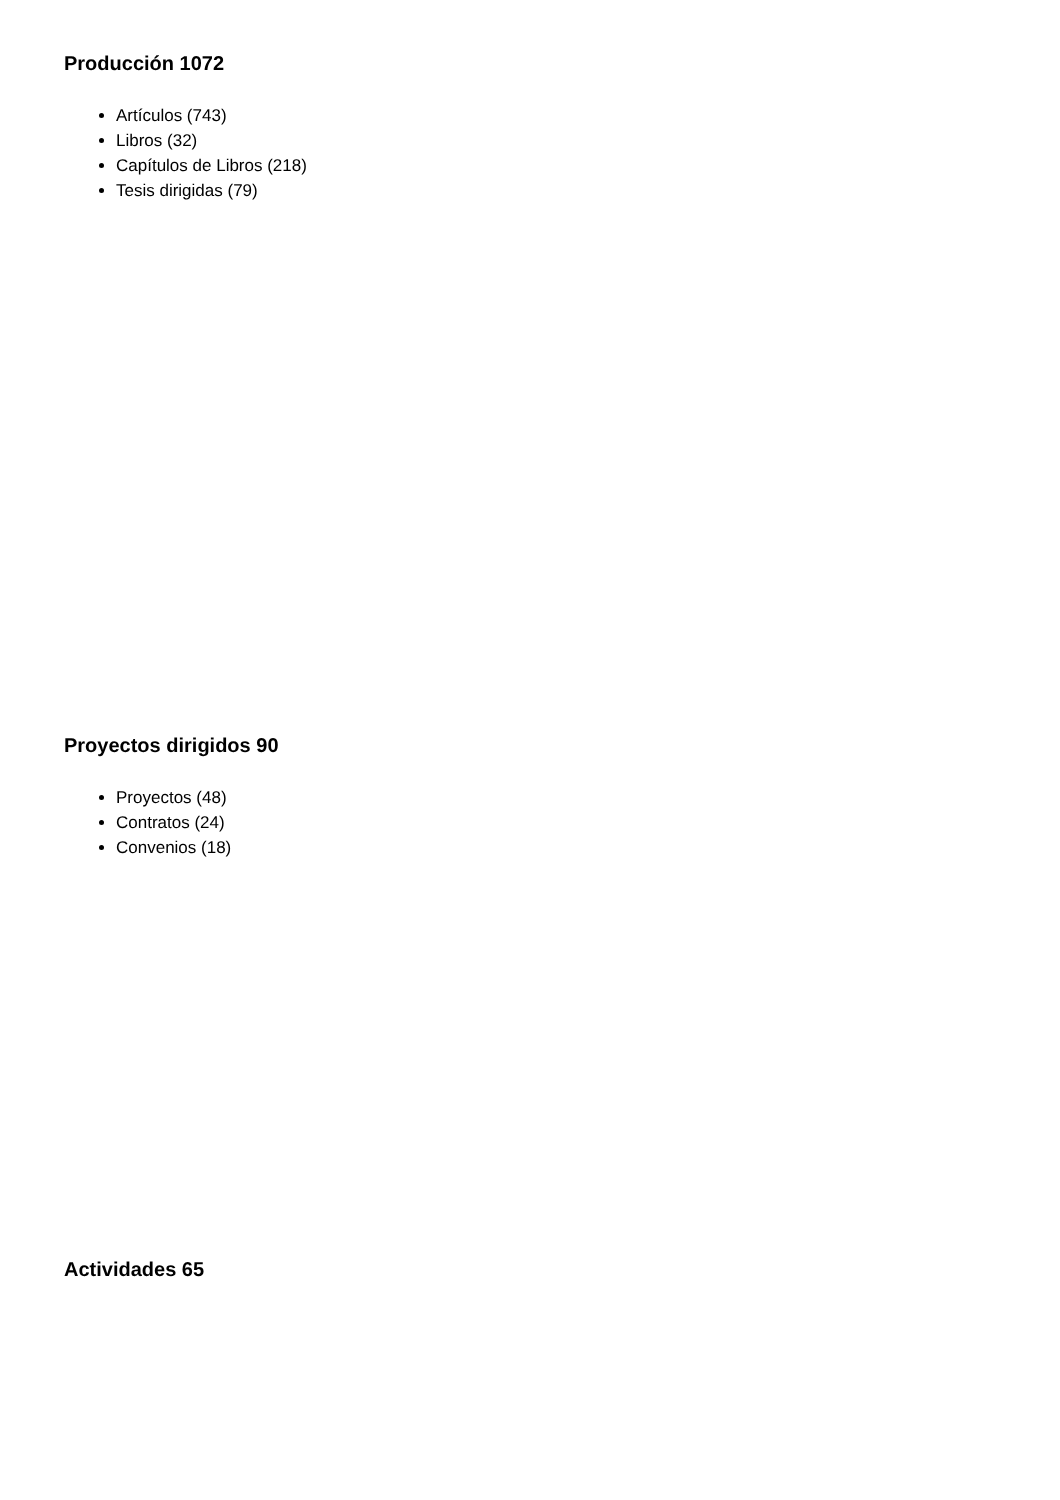Producción 1072
Artículos (743)
Libros (32)
Capítulos de Libros (218)
Tesis dirigidas (79)
Proyectos dirigidos 90
Proyectos (48)
Contratos (24)
Convenios (18)
Actividades 65